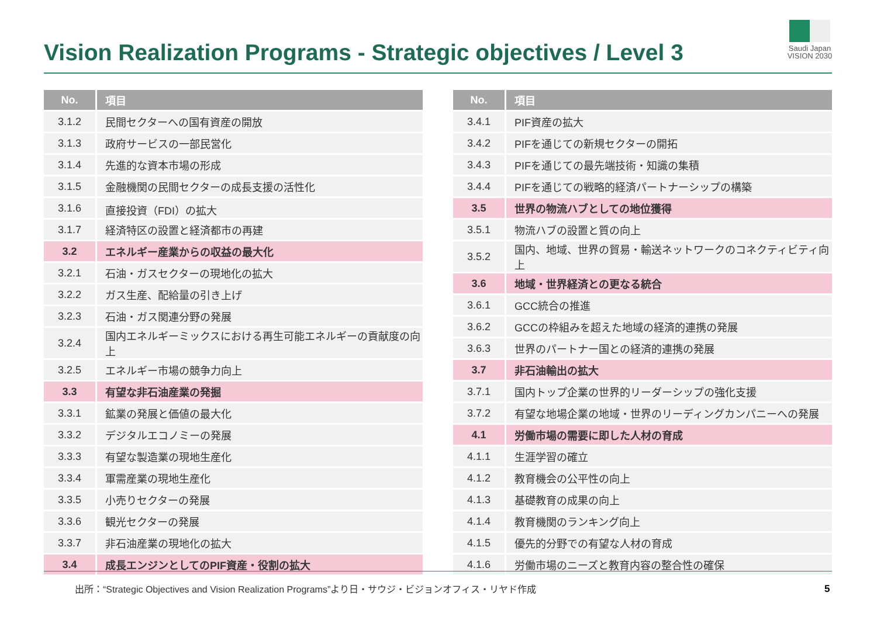Vision Realization Programs - Strategic objectives / Level 3
Saudi Japan
VISION 2030
| No. | 項目 |
| --- | --- |
| 3.1.2 | 民間セクターへの国有資産の開放 |
| 3.1.3 | 政府サービスの一部民営化 |
| 3.1.4 | 先進的な資本市場の形成 |
| 3.1.5 | 金融機関の民間セクターの成長支援の活性化 |
| 3.1.6 | 直接投資（FDI）の拡大 |
| 3.1.7 | 経済特区の設置と経済都市の再建 |
| 3.2 | エネルギー産業からの収益の最大化 |
| 3.2.1 | 石油・ガスセクターの現地化の拡大 |
| 3.2.2 | ガス生産、配給量の引き上げ |
| 3.2.3 | 石油・ガス関連分野の発展 |
| 3.2.4 | 国内エネルギーミックスにおける再生可能エネルギーの貢献度の向上 |
| 3.2.5 | エネルギー市場の競争力向上 |
| 3.3 | 有望な非石油産業の発掘 |
| 3.3.1 | 鉱業の発展と価値の最大化 |
| 3.3.2 | デジタルエコノミーの発展 |
| 3.3.3 | 有望な製造業の現地生産化 |
| 3.3.4 | 軍需産業の現地生産化 |
| 3.3.5 | 小売りセクターの発展 |
| 3.3.6 | 観光セクターの発展 |
| 3.3.7 | 非石油産業の現地化の拡大 |
| 3.4 | 成長エンジンとしてのPIF資産・役割の拡大 |
| No. | 項目 |
| --- | --- |
| 3.4.1 | PIF資産の拡大 |
| 3.4.2 | PIFを通じての新規セクターの開拓 |
| 3.4.3 | PIFを通じての最先端技術・知識の集積 |
| 3.4.4 | PIFを通じての戦略的経済パートナーシップの構築 |
| 3.5 | 世界の物流ハブとしての地位獲得 |
| 3.5.1 | 物流ハブの設置と質の向上 |
| 3.5.2 | 国内、地域、世界の貿易・輸送ネットワークのコネクティビティ向上 |
| 3.6 | 地域・世界経済との更なる統合 |
| 3.6.1 | GCC統合の推進 |
| 3.6.2 | GCCの枠組みを超えた地域の経済的連携の発展 |
| 3.6.3 | 世界のパートナー国との経済的連携の発展 |
| 3.7 | 非石油輸出の拡大 |
| 3.7.1 | 国内トップ企業の世界的リーダーシップの強化支援 |
| 3.7.2 | 有望な地場企業の地域・世界のリーディングカンパニーへの発展 |
| 4.1 | 労働市場の需要に即した人材の育成 |
| 4.1.1 | 生涯学習の確立 |
| 4.1.2 | 教育機会の公平性の向上 |
| 4.1.3 | 基礎教育の成果の向上 |
| 4.1.4 | 教育機関のランキング向上 |
| 4.1.5 | 優先的分野での有望な人材の育成 |
| 4.1.6 | 労働市場のニーズと教育内容の整合性の確保 |
出所：“Strategic Objectives and Vision Realization Programs”より日・サウジ・ビジョンオフィス・リヤド作成
5